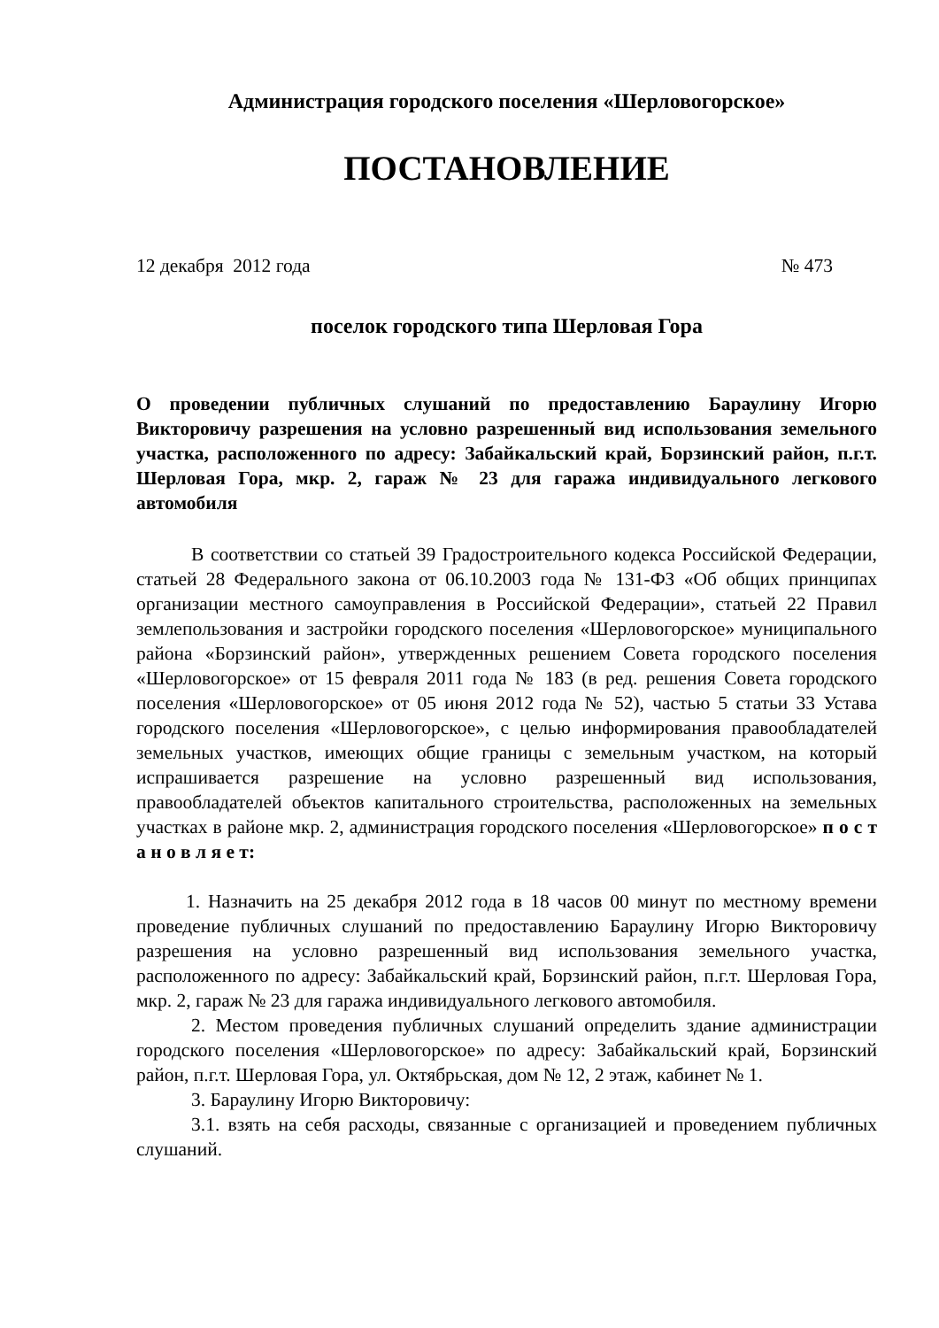Администрация городского поселения «Шерловогорское»
ПОСТАНОВЛЕНИЕ
12 декабря 2012 года № 473
поселок городского типа Шерловая Гора
О проведении публичных слушаний по предоставлению Бараулину Игорю Викторовичу разрешения на условно разрешенный вид использования земельного участка, расположенного по адресу: Забайкальский край, Борзинский район, п.г.т. Шерловая Гора, мкр. 2, гараж № 23 для гаража индивидуального легкового автомобиля
В соответствии со статьей 39 Градостроительного кодекса Российской Федерации, статьей 28 Федерального закона от 06.10.2003 года № 131-ФЗ «Об общих принципах организации местного самоуправления в Российской Федерации», статьей 22 Правил землепользования и застройки городского поселения «Шерловогорское» муниципального района «Борзинский район», утвержденных решением Совета городского поселения «Шерловогорское» от 15 февраля 2011 года № 183 (в ред. решения Совета городского поселения «Шерловогорское» от 05 июня 2012 года № 52), частью 5 статьи 33 Устава городского поселения «Шерловогорское», с целью информирования правообладателей земельных участков, имеющих общие границы с земельным участком, на который испрашивается разрешение на условно разрешенный вид использования, правообладателей объектов капитального строительства, расположенных на земельных участках в районе мкр. 2, администрация городского поселения «Шерловогорское» п о с т а н о в л я е т:
1. Назначить на 25 декабря 2012 года в 18 часов 00 минут по местному времени проведение публичных слушаний по предоставлению Бараулину Игорю Викторовичу разрешения на условно разрешенный вид использования земельного участка, расположенного по адресу: Забайкальский край, Борзинский район, п.г.т. Шерловая Гора, мкр. 2, гараж № 23 для гаража индивидуального легкового автомобиля.
2. Местом проведения публичных слушаний определить здание администрации городского поселения «Шерловогорское» по адресу: Забайкальский край, Борзинский район, п.г.т. Шерловая Гора, ул. Октябрьская, дом № 12, 2 этаж, кабинет № 1.
3. Бараулину Игорю Викторовичу:
3.1. взять на себя расходы, связанные с организацией и проведением публичных слушаний.